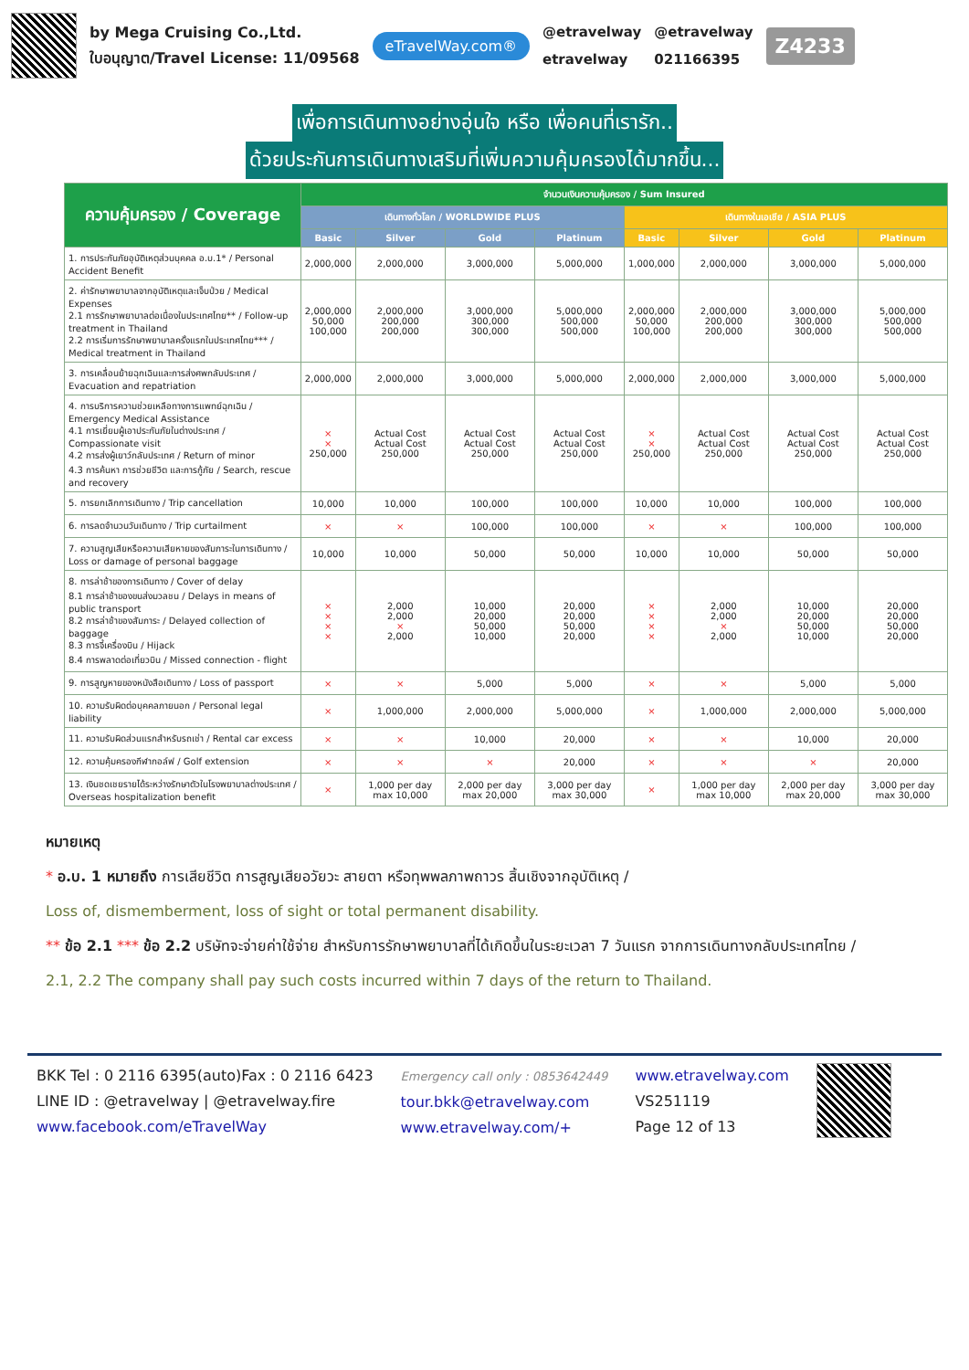by Mega Cruising Co.,Ltd.
ใบอนุญาต/Travel License: 11/09568
eTravelWay.com®
@etravelway
etravelway
@etravelway
021166395
Z4233
เพื่อการเดินทางอย่างอุ่นใจ หรือ เพื่อคนที่เรารัก..
ด้วยประกันการเดินทางเสริมที่เพิ่มความคุ้มครองได้มากขึ้น...
| ความคุ้มครอง / Coverage | จำนวนเงินความคุ้มครอง / Sum Insured | | | | | | | |
| --- | --- | --- | --- | --- | --- | --- | --- | --- |
| | เดินทางทั่วโลก / WORLDWIDE PLUS | | | | เดินทางในเอเชีย / ASIA PLUS | | | |
| | Basic | Silver | Gold | Platinum | Basic | Silver | Gold | Platinum |
| 1. การประกันภัยอุบัติเหตุส่วนบุคคล อ.บ.1* / Personal Accident Benefit | 2,000,000 | 2,000,000 | 3,000,000 | 5,000,000 | 1,000,000 | 2,000,000 | 3,000,000 | 5,000,000 |
| 2. ค่ารักษาพยาบาลจากอุบัติเหตุและเจ็บป่วย / Medical Expenses 2.1 การรักษาพยาบาลต่อเนื่องในประเทศไทย** / Follow-up treatment in Thailand 2.2 การเริ่มการรักษาพยาบาลครั้งแรกในประเทศไทย*** / Medical treatment in Thailand | 2,000,000 50,000 100,000 | 2,000,000 200,000 200,000 | 3,000,000 300,000 300,000 | 5,000,000 500,000 500,000 | 2,000,000 50,000 100,000 | 2,000,000 200,000 200,000 | 3,000,000 300,000 300,000 | 5,000,000 500,000 500,000 |
| 3. การเคลื่อนย้ายฉุกเฉินและการส่งศพกลับประเทศ / Evacuation and repatriation | 2,000,000 | 2,000,000 | 3,000,000 | 5,000,000 | 2,000,000 | 2,000,000 | 3,000,000 | 5,000,000 |
| 4. การบริการความช่วยเหลือทางการแพทย์ฉุกเฉิน / Emergency Medical Assistance 4.1 การเยี่ยมผู้เอาประกันภัยในต่างประเทศ / Compassionate visit 4.2 การส่งผู้เยาว์กลับประเทศ / Return of minor 4.3 การค้นหา การช่วยชีวิต และการกู้ภัย / Search, rescue and recovery | × × 250,000 | Actual Cost Actual Cost 250,000 | Actual Cost Actual Cost 250,000 | Actual Cost Actual Cost 250,000 | × × 250,000 | Actual Cost Actual Cost 250,000 | Actual Cost Actual Cost 250,000 | Actual Cost Actual Cost 250,000 |
| 5. การยกเลิกการเดินทาง / Trip cancellation | 10,000 | 10,000 | 100,000 | 100,000 | 10,000 | 10,000 | 100,000 | 100,000 |
| 6. การลดจำนวนวันเดินทาง / Trip curtailment | × | × | 100,000 | 100,000 | × | × | 100,000 | 100,000 |
| 7. ความสูญเสียหรือความเสียหายของสัมภาระในการเดินทาง / Loss or damage of personal baggage | 10,000 | 10,000 | 50,000 | 50,000 | 10,000 | 10,000 | 50,000 | 50,000 |
| 8. การล่าช้าของการเดินทาง / Cover of delay 8.1 การล่าช้าของขนส่งมวลชน / Delays in means of public transport 8.2 การล่าช้าของสัมภาระ / Delayed collection of baggage 8.3 การจี้เครื่องบิน / Hijack 8.4 การพลาดต่อเที่ยวบิน / Missed connection - flight | × × × × | 2,000 2,000 × 2,000 | 10,000 20,000 50,000 10,000 | 20,000 20,000 50,000 20,000 | × × × × | 2,000 2,000 × 2,000 | 10,000 20,000 50,000 10,000 | 20,000 20,000 50,000 20,000 |
| 9. การสูญหายของหนังสือเดินทาง / Loss of passport | × | × | 5,000 | 5,000 | × | × | 5,000 | 5,000 |
| 10. ความรับผิดต่อบุคคลภายนอก / Personal legal liability | × | 1,000,000 | 2,000,000 | 5,000,000 | × | 1,000,000 | 2,000,000 | 5,000,000 |
| 11. ความรับผิดส่วนแรกสำหรับรถเช่า / Rental car excess | × | × | 10,000 | 20,000 | × | × | 10,000 | 20,000 |
| 12. ความคุ้มครองกีฬากอล์ฟ / Golf extension | × | × | × | 20,000 | × | × | × | 20,000 |
| 13. เงินชดเชยรายได้ระหว่างรักษาตัวในโรงพยาบาลต่างประเทศ / Overseas hospitalization benefit | × | 1,000 per day max 10,000 | 2,000 per day max 20,000 | 3,000 per day max 30,000 | × | 1,000 per day max 10,000 | 2,000 per day max 20,000 | 3,000 per day max 30,000 |
หมายเหตุ
* อ.บ. 1 หมายถึง การเสียชีวิต การสูญเสียอวัยวะ สายตา หรือทุพพลภาพถาวร สิ้นเชิงจากอุบัติเหตุ /
Loss of, dismemberment, loss of sight or total permanent disability.
** ข้อ 2.1 *** ข้อ 2.2 บริษัทจะจ่ายค่าใช้จ่าย สำหรับการรักษาพยาบาลที่ได้เกิดขึ้นในระยะเวลา 7 วันแรก จากการเดินทางกลับประเทศไทย /
2.1, 2.2 The company shall pay such costs incurred within 7 days of the return to Thailand.
BKK Tel : 0 2116 6395(auto)Fax : 0 2116 6423
LINE ID : @etravelway | @etravelway.fire
www.facebook.com/eTravelWay
Emergency call only : 0853642449
tour.bkk@etravelway.com
www.etravelway.com/+
www.etravelway.com
VS251119
Page 12 of 13